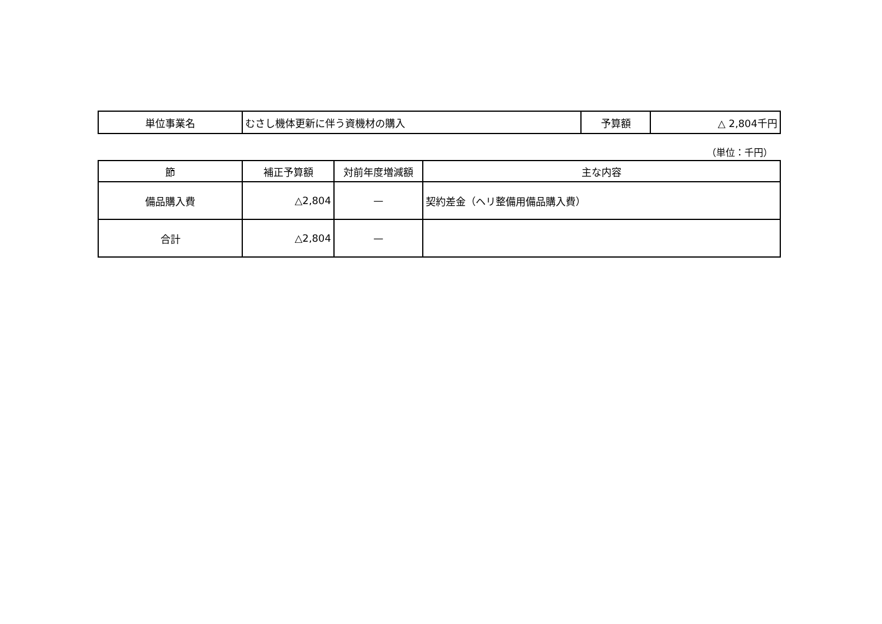| 単位事業名 | むさし機体更新に伴う資機材の購入 | 予算額 | △ 2,804千円 |
（単位：千円）
| 節 | 補正予算額 | 対前年度増減額 | 主な内容 |
| --- | --- | --- | --- |
| 備品購入費 | △2,804 | — | 契約差金（ヘリ整備用備品購入費） |
| 合計 | △2,804 | — | |